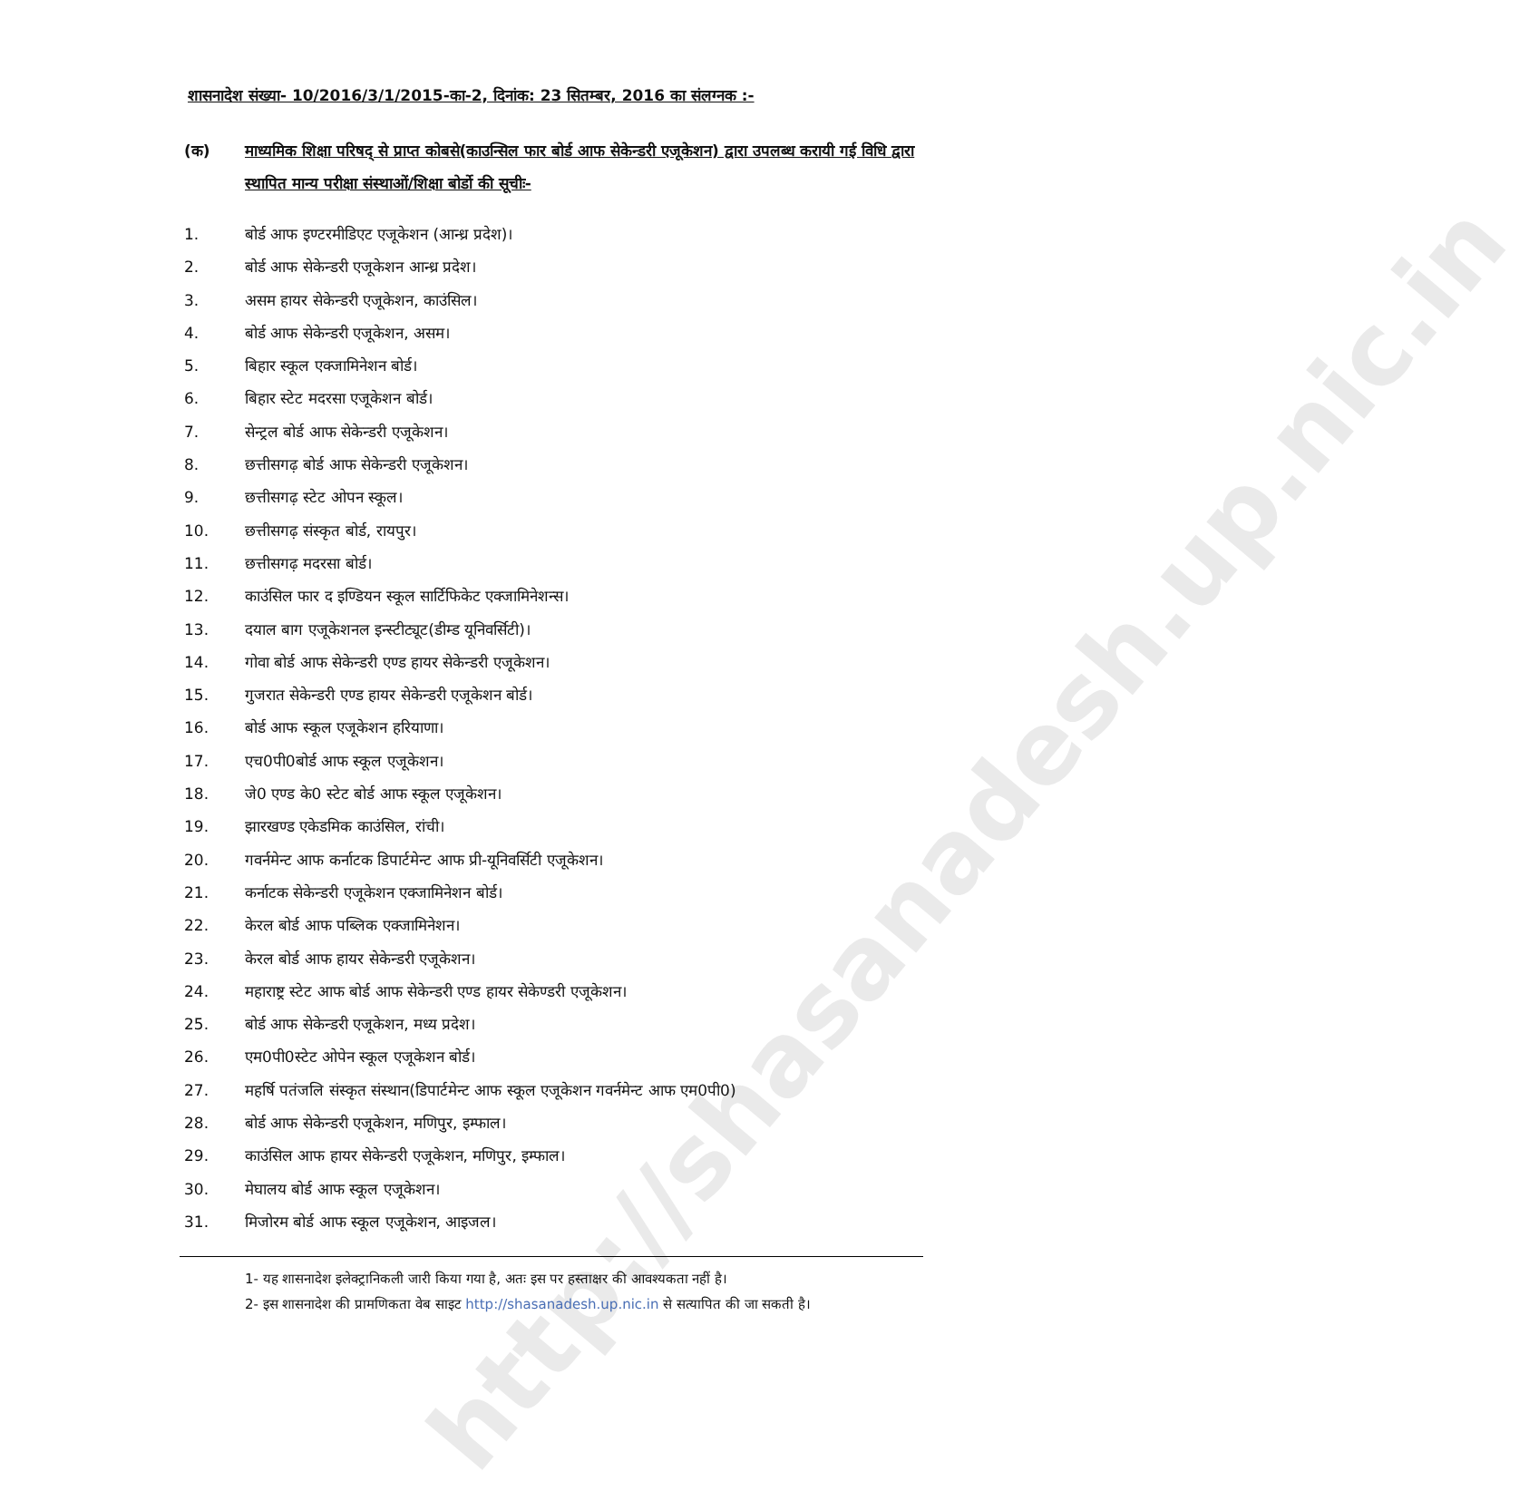http://shasanadesh.up.nic.in
शासनादेश संख्या- 10/2016/3/1/2015-का-2, दिनांक: 23 सितम्बर, 2016 का संलग्नक :-
(क) माध्यमिक शिक्षा परिषद् से प्राप्त कोबसे(काउन्सिल फार बोर्ड आफ सेकेन्डरी एजूकेशन) द्वारा उपलब्ध करायी गई विधि द्वारा स्थापित मान्य परीक्षा संस्थाओं/शिक्षा बोर्डो की सूचीः-
1. बोर्ड आफ इण्टरमीडिएट एजूकेशन (आन्ध्र प्रदेश)।
2. बोर्ड आफ सेकेन्डरी एजूकेशन आन्ध्र प्रदेश।
3. असम हायर सेकेन्डरी एजूकेशन, काउंसिल।
4. बोर्ड आफ सेकेन्डरी एजूकेशन, असम।
5. बिहार स्कूल एक्जामिनेशन बोर्ड।
6. बिहार स्टेट मदरसा एजूकेशन बोर्ड।
7. सेन्ट्रल बोर्ड आफ सेकेन्डरी एजूकेशन।
8. छत्तीसगढ़ बोर्ड आफ सेकेन्डरी एजूकेशन।
9. छत्तीसगढ़ स्टेट ओपन स्कूल।
10. छत्तीसगढ़ संस्कृत बोर्ड, रायपुर।
11. छत्तीसगढ़ मदरसा बोर्ड।
12. काउंसिल फार द इण्डियन स्कूल सार्टिफिकेट एक्जामिनेशन्स।
13. दयाल बाग एजूकेशनल इन्स्टीट्यूट(डीम्ड यूनिवर्सिटी)।
14. गोवा बोर्ड आफ सेकेन्डरी एण्ड हायर सेकेन्डरी एजूकेशन।
15. गुजरात सेकेन्डरी एण्ड हायर सेकेन्डरी एजूकेशन बोर्ड।
16. बोर्ड आफ स्कूल एजूकेशन हरियाणा।
17. एच0पी0बोर्ड आफ स्कूल एजूकेशन।
18. जे0 एण्ड के0 स्टेट बोर्ड आफ स्कूल एजूकेशन।
19. झारखण्ड एकेडमिक काउंसिल, रांची।
20. गवर्नमेन्ट आफ कर्नाटक डिपार्टमेन्ट आफ प्री-यूनिवर्सिटी एजूकेशन।
21. कर्नाटक सेकेन्डरी एजूकेशन एक्जामिनेशन बोर्ड।
22. केरल बोर्ड आफ पब्लिक एक्जामिनेशन।
23. केरल बोर्ड आफ हायर सेकेन्डरी एजूकेशन।
24. महाराष्ट्र स्टेट आफ बोर्ड आफ सेकेन्डरी एण्ड हायर सेकेण्डरी एजूकेशन।
25. बोर्ड आफ सेकेन्डरी एजूकेशन, मध्य प्रदेश।
26. एम0पी0स्टेट ओपेन स्कूल एजूकेशन बोर्ड।
27. महर्षि पतंजलि संस्कृत संस्थान(डिपार्टमेन्ट आफ स्कूल एजूकेशन गवर्नमेन्ट आफ एम0पी0)
28. बोर्ड आफ सेकेन्डरी एजूकेशन, मणिपुर, इम्फाल।
29. काउंसिल आफ हायर सेकेन्डरी एजूकेशन, मणिपुर, इम्फाल।
30. मेघालय बोर्ड आफ स्कूल एजूकेशन।
31. मिजोरम बोर्ड आफ स्कूल एजूकेशन, आइजल।
1- यह शासनादेश इलेक्ट्रानिकली जारी किया गया है, अतः इस पर हस्ताक्षर की आवश्यकता नहीं है।
2- इस शासनादेश की प्रामणिकता वेब साइट http://shasanadesh.up.nic.in से सत्यापित की जा सकती है।